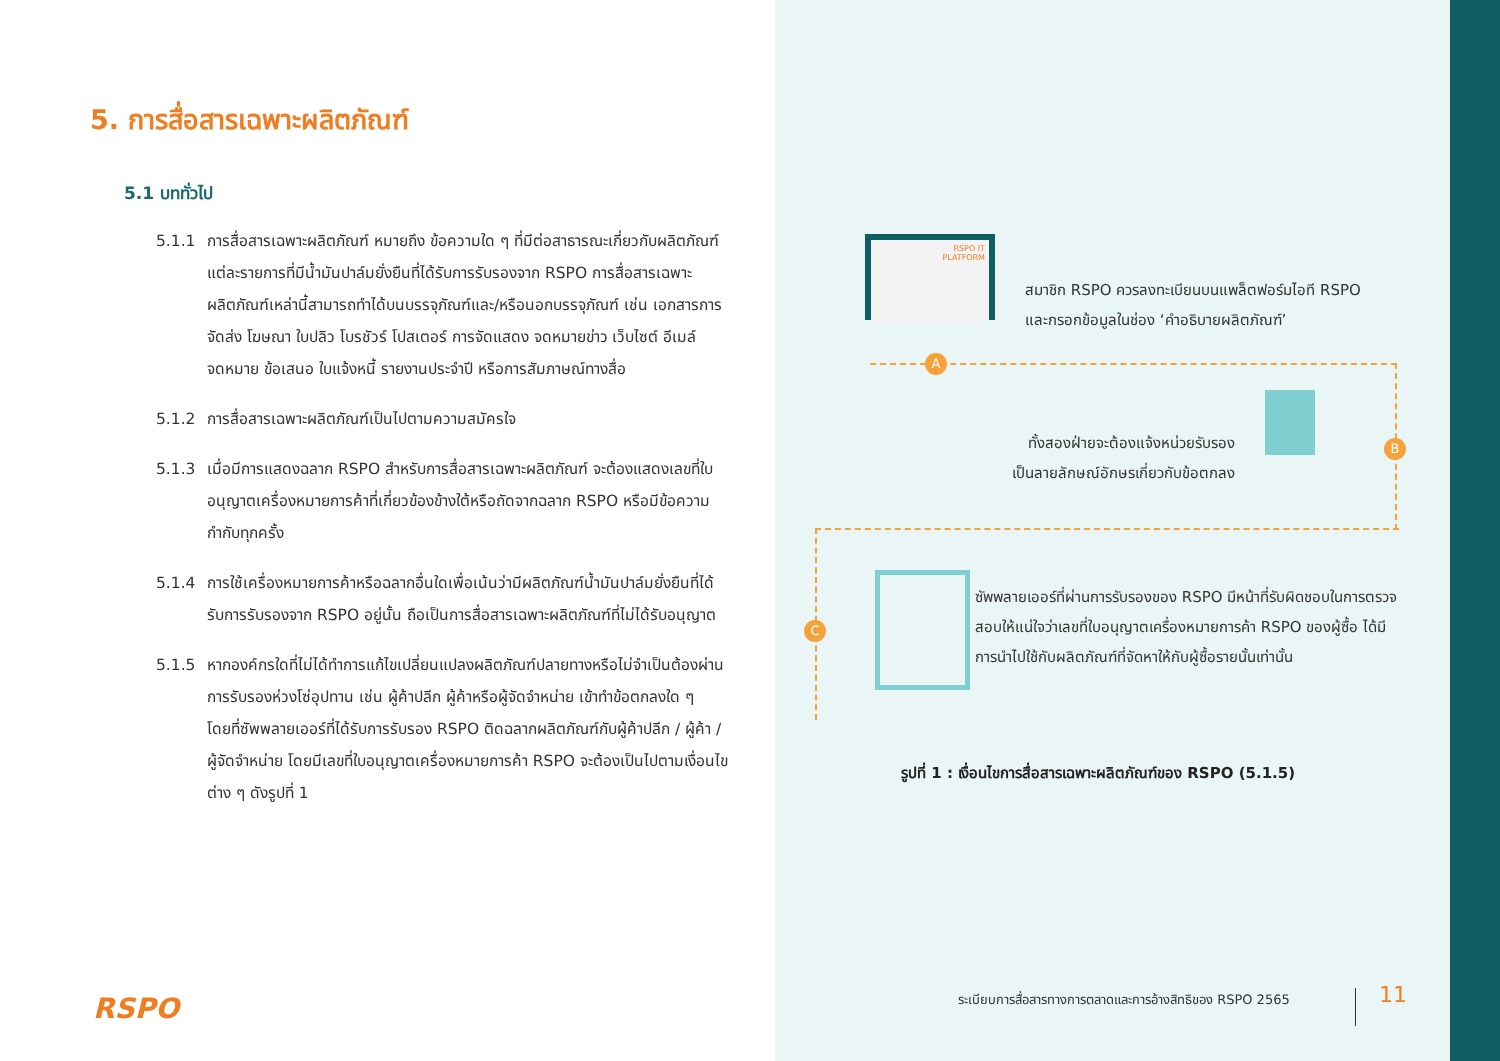5. การสื่อสารเฉพาะผลิตภัณฑ์
5.1 บททั่วไป
5.1.1 การสื่อสารเฉพาะผลิตภัณฑ์ หมายถึง ข้อความใด ๆ ที่มีต่อสาธารณะเกี่ยวกับผลิตภัณฑ์แต่ละรายการที่มีน้ำมันปาล์มยั่งยืนที่ได้รับการรับรองจาก RSPO การสื่อสารเฉพาะผลิตภัณฑ์เหล่านี้สามารถทำได้บนบรรจุภัณฑ์และ/หรือนอกบรรจุภัณฑ์ เช่น เอกสารการจัดส่ง โฆษณา ใบปลิว โบรชัวร์ โปสเตอร์ การจัดแสดง จดหมายข่าว เว็บไซต์ อีเมล์ จดหมาย ข้อเสนอ ใบแจ้งหนี้ รายงานประจำปี หรือการสัมภาษณ์ทางสื่อ
5.1.2 การสื่อสารเฉพาะผลิตภัณฑ์เป็นไปตามความสมัครใจ
5.1.3 เมื่อมีการแสดงฉลาก RSPO สำหรับการสื่อสารเฉพาะผลิตภัณฑ์ จะต้องแสดงเลขที่ใบอนุญาตเครื่องหมายการค้าที่เกี่ยวข้องข้างใต้หรือถัดจากฉลาก RSPO หรือมีข้อความกำกับทุกครั้ง
5.1.4 การใช้เครื่องหมายการค้าหรือฉลากอื่นใดเพื่อเน้นว่ามีผลิตภัณฑ์น้ำมันปาล์มยั่งยืนที่ได้รับการรับรองจาก RSPO อยู่นั้น ถือเป็นการสื่อสารเฉพาะผลิตภัณฑ์ที่ไม่ได้รับอนุญาต
5.1.5 หากองค์กรใดที่ไม่ได้ทำการแก้ไขเปลี่ยนแปลงผลิตภัณฑ์ปลายทางหรือไม่จำเป็นต้องผ่านการรับรองห่วงโซ่อุปทาน เช่น ผู้ค้าปลีก ผู้ค้าหรือผู้จัดจำหน่าย เข้าทำข้อตกลงใด ๆ โดยที่ซัพพลายเออร์ที่ได้รับการรับรอง RSPO ติดฉลากผลิตภัณฑ์กับผู้ค้าปลีก / ผู้ค้า / ผู้จัดจำหน่าย โดยมีเลขที่ใบอนุญาตเครื่องหมายการค้า RSPO จะต้องเป็นไปตามเงื่อนไขต่าง ๆ ดังรูปที่ 1
RSPO
RSPO IT
PLATFORM
สมาชิก RSPO ควรลงทะเบียนบนแพล็ตฟอร์มไอที RSPO
และกรอกข้อมูลในช่อง ‘คำอธิบายผลิตภัณฑ์’
A
B
C
ทั้งสองฝ่ายจะต้องแจ้งหน่วยรับรอง
เป็นลายลักษณ์อักษรเกี่ยวกับข้อตกลง
ซัพพลายเออร์ที่ผ่านการรับรองของ RSPO มีหน้าที่รับผิดชอบในการตรวจสอบให้แน่ใจว่าเลขที่ใบอนุญาตเครื่องหมายการค้า RSPO ของผู้ซื้อ ได้มีการนำไปใช้กับผลิตภัณฑ์ที่จัดหาให้กับผู้ซื้อรายนั้นเท่านั้น
รูปที่ 1 : เงื่อนไขการสื่อสารเฉพาะผลิตภัณฑ์ของ RSPO (5.1.5)
ระเบียบการสื่อสารทางการตลาดและการอ้างสิทธิของ RSPO 2565
11